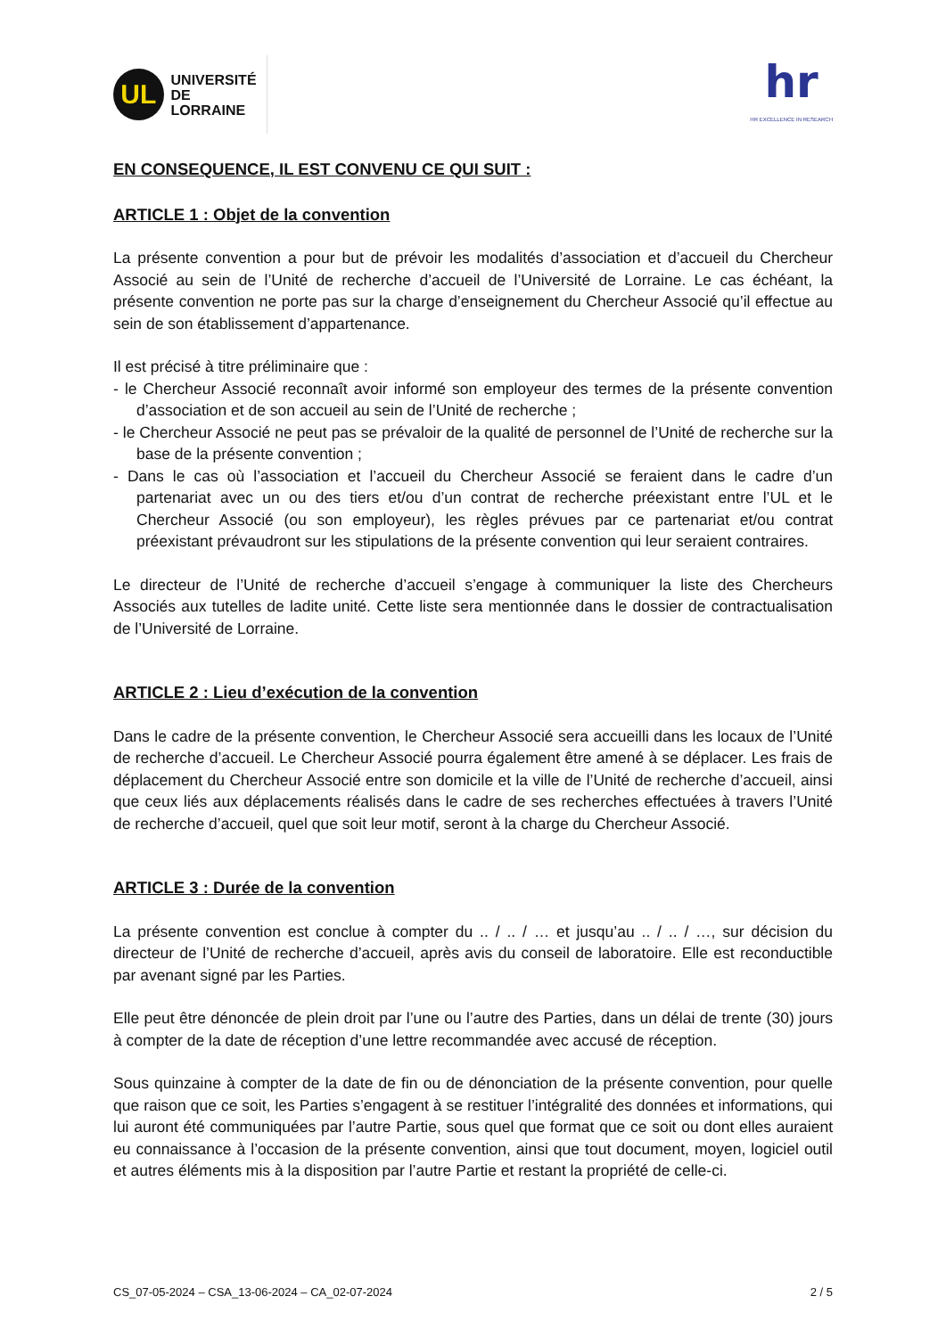UL
UNIVERSITÉ
DE LORRAINE
hr
HR EXCELLENCE IN RESEARCH
EN CONSEQUENCE, IL EST CONVENU CE QUI SUIT :
ARTICLE 1 : Objet de la convention
La présente convention a pour but de prévoir les modalités d’association et d’accueil du Chercheur Associé au sein de l’Unité de recherche d’accueil de l’Université de Lorraine. Le cas échéant, la présente convention ne porte pas sur la charge d’enseignement du Chercheur Associé qu’il effectue au sein de son établissement d’appartenance.
Il est précisé à titre préliminaire que :
- le Chercheur Associé reconnaît avoir informé son employeur des termes de la présente convention d’association et de son accueil au sein de l’Unité de recherche ;
- le Chercheur Associé ne peut pas se prévaloir de la qualité de personnel de l’Unité de recherche sur la base de la présente convention ;
- Dans le cas où l’association et l’accueil du Chercheur Associé se feraient dans le cadre d’un partenariat avec un ou des tiers et/ou d’un contrat de recherche préexistant entre l’UL et le Chercheur Associé (ou son employeur), les règles prévues par ce partenariat et/ou contrat préexistant prévaudront sur les stipulations de la présente convention qui leur seraient contraires.
Le directeur de l’Unité de recherche d’accueil s’engage à communiquer la liste des Chercheurs Associés aux tutelles de ladite unité. Cette liste sera mentionnée dans le dossier de contractualisation de l’Université de Lorraine.
ARTICLE 2 : Lieu d’exécution de la convention
Dans le cadre de la présente convention, le Chercheur Associé sera accueilli dans les locaux de l’Unité de recherche d’accueil. Le Chercheur Associé pourra également être amené à se déplacer. Les frais de déplacement du Chercheur Associé entre son domicile et la ville de l’Unité de recherche d’accueil, ainsi que ceux liés aux déplacements réalisés dans le cadre de ses recherches effectuées à travers l’Unité de recherche d’accueil, quel que soit leur motif, seront à la charge du Chercheur Associé.
ARTICLE 3 : Durée de la convention
La présente convention est conclue à compter du .. / .. / … et jusqu’au .. / .. / …, sur décision du directeur de l’Unité de recherche d’accueil, après avis du conseil de laboratoire. Elle est reconductible par avenant signé par les Parties.
Elle peut être dénoncée de plein droit par l’une ou l’autre des Parties, dans un délai de trente (30) jours à compter de la date de réception d’une lettre recommandée avec accusé de réception.
Sous quinzaine à compter de la date de fin ou de dénonciation de la présente convention, pour quelle que raison que ce soit, les Parties s’engagent à se restituer l’intégralité des données et informations, qui lui auront été communiquées par l’autre Partie, sous quel que format que ce soit ou dont elles auraient eu connaissance à l’occasion de la présente convention, ainsi que tout document, moyen, logiciel outil et autres éléments mis à la disposition par l’autre Partie et restant la propriété de celle-ci.
CS_07-05-2024 – CSA_13-06-2024 – CA_02-07-2024 2 / 5